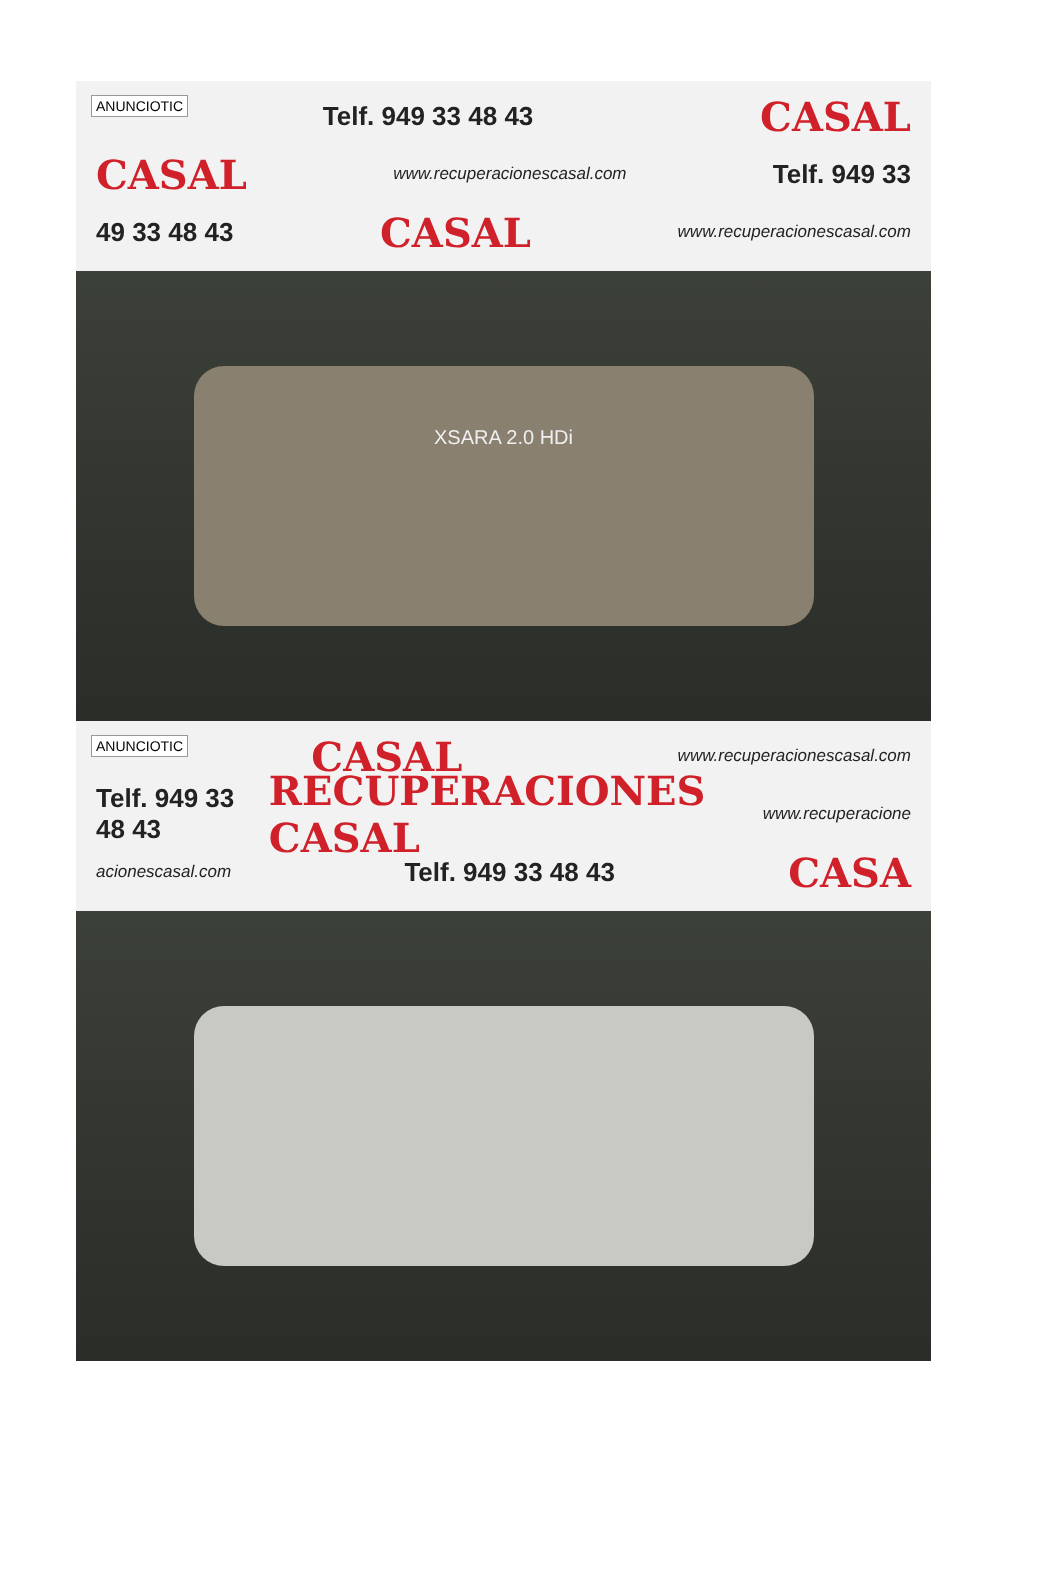Telf. 949 33 48 43 CASAL
CASAL www.recuperacionescasal.com Telf. 949 33
49 33 48 43 CASAL www.recuperacionescasal.com
ANUNCIOTIC
XSARA 2.0 HDi
CASAL www.recuperacionescasal.com
Telf. 949 33 48 43 RECUPERACIONES CASAL www.recuperacione
acionescasal.com Telf. 949 33 48 43 CASA
ANUNCIOTIC